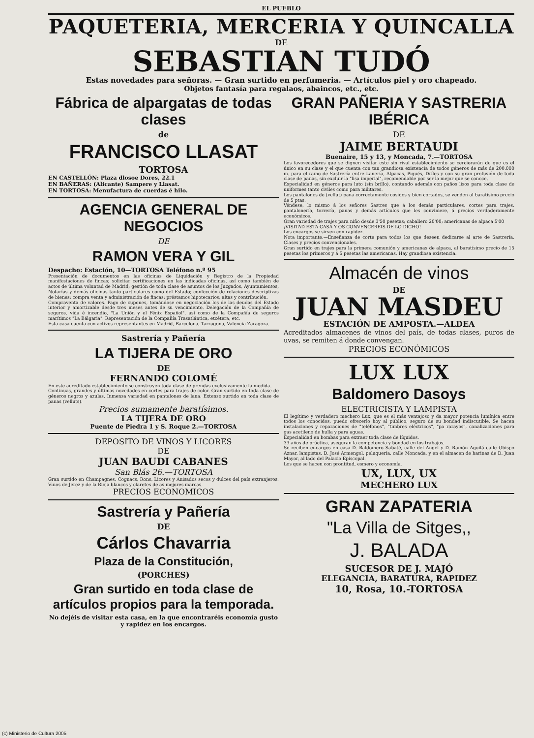EL PUEBLO
PAQUETERIA, MERCERIA Y QUINCALLA
DE
SEBASTIAN TUDÓ
Estas novedades para señoras. — Gran surtido en perfumeria. — Artículos piel y oro chapeado.
Objetos fantasía para regalaos, abaincos, etc., etc.
Fábrica de alpargatas de todas clases
de
FRANCISCO LLASAT
TORTOSA
EN CASTELLÓN: Plaza dlosoe Dores, 22.1
EN BAÑERAS: (Alicante) Sampere y Llasat.
EN TORTOSA: Menufactura de cuerdas é hilo.
AGENCIA GENERAL DE NEGOCIOS
DE
RAMON VERA Y GIL
Despacho: Estación, 10—TORTOSA Teléfono n.º 95
Presentación de documentos en las oficinas de Liquidación y Registro de la Propiedad manifestaciones de fincas; solicitar certificaciones en las indicadas oficinas, así como también de actos de última voluntad de Madrid; gestión de toda clase de asuntos de los Juzgados, Ayuntamientos, Notarías y demás oficinas tanto particulares como del Estado; confección de relaciones descriptivas de bienes; compra venta y administración de fincas; préstamos hipotecarios; altas y contribución.
Compraventa de valores. Pago de cupones, tomándose en negociación los de las deudas del Estado interior y amortizable desde tres meses antes de su vencimiento. Delegación de la Compañía de seguros, vida é incendio, "La Unión y el Fénix Español", así como de la Compañía de seguros marítimos "La Bálgaria". Representación de la Compañía Trasatlántica, etcétera, etc.
Esta casa cuenta con activos representantes en Madrid, Barcelona, Tarragona, Valencia Zaragoza.
Sastrería y Pañería
LA TIJERA DE ORO
DE
FERNANDO COLOMÉ
En este acreditado establecimiento se construyen toda clase de prendas exclusivamente la medida.
Continuas, grandes y últimas novedades en cortes para trajes de color. Gran surtido en toda clase de géneros negros y azulas. Inmensa variedad en pantalones de lana. Extenso surtido en toda clase de panas (velluts).
Precios sumamente baratísimos.
LA TIJERA DE ORO
Puente de Piedra 1 y S. Roque 2.—TORTOSA
DEPOSITO DE VINOS Y LICORES
DE
JUAN BAUDI CABANES
San Blás 26.—TORTOSA
Gran surtido en Champagnes, Cognacs, Rons, Licores y Anisados secos y dulces del país extranjeros. Vinos de Jerez y de la Rioja blancos y claretes de as mejores marcas.
PRECIOS ECONOMICOS
Sastrería y Pañería
DE
Cárlos Chavarria
Plaza de la Constitución,
(PORCHES)
Gran surtido en toda clase de artículos propios para la temporada.
No dejéis de visitar esta casa, en la que encontraréis economía gusto y rapidez en los encargos.
GRAN PAÑERIA Y SASTRERIA IBÉRICA
DE
JAIME BERTAUDI
Buenaire, 15 y 13, y Moncada, 7.—TORTOSA
Los favorecedores que se dignen visitar este sin rival establecimiento se cerciorarán de que es el único en su clase y el que cuenta con tan grandiosa existencia de todos géneros de más de 200.000 m. para el ramo de Sastrería entre Lanería, Alpacas, Piqués, Dríles y con su gran profusión de toda clase de panas, sin excluir la "lisa imperial", recomendable por ser la mejor que se conoce.
Especialidad en géneros para luto (sin brillo), contando además con paños lisos para toda clase de uniformes tanto civiles como para militares.
Los pantalones de (vellut) pana correctamente cosidos y bien cortados, se venden al baratísimo precio de 5 ptas.
Véndese, lo mismo á los señores Sastres que á los demás particulares, cortes para trajes, pantalonería, torrería, panas y demás artículos que les conviniere, á precios verdaderamente económicos.
Gran variedad de trajes para niño desde 3'50 pesetas; caballero 20'00; americanas de alpaca 5'00
¡VISITAD ESTA CASA Y OS CONVENCEREIS DE LO DICHO!
Los encargos se sirven con rapidez.
Nota importante.—Enseñanza de corte para todos los que deseen dedicarse al arte de Sastrería. Clases y precios convencionales.
Gran surtido en trajes para la primera comunión y americanas de alpaca, al baratísimo precio de 15 pesetas los primeros y á 5 pesetas las americanas. Hay grandiosa existencia.
Almacén de vinos
DE
JUAN MASDEU
ESTACIÓN DE AMPOSTA.—ALDEA
Acreditados almacenes de vinos del país, de todas clases, puros de uvas, se remiten á donde convengan.
PRECIOS ECONÓMICOS
LUX LUX
Baldomero Dasoys
ELECTRICISTA Y LAMPISTA
El legítimo y verdadero mechero Lux, que es el más ventajoso y da mayor potencia lumínica entre todos los conocidos, puedo ofrecerlo hoy al público, seguro de su bondad indiscutible. Se hacen instalaciones y reparaciones de "teléfonos", "timbres eléctricos", "pa rarayos", canalizaciones para gas acetileno de hulla y para aguas.
Especialidad en bombas para extraer toda clase de líquidos.
33 años de práctica, aseguran la competencia y bondad en los trabajos.
Se reciben encargos en casa D. Baldomero Sabaté, calle del Angel y D. Ramón Aguilá calle Obispo Aznar, lampistas, D. José Armengol, peluquería, calle Moncada, y en el almacen de harinas de D. Juan Mayor, al lado del Palacio Episcopal.
Los que se hacen con prontitud, esmero y economía.
UX, LUX, UX
MECHERO LUX
GRAN ZAPATERIA
"La Villa de Sitges,,
J. BALADA
SUCESOR DE J. MAJÓ
ELEGANCIA, BARATURA, RAPIDEZ
10, Rosa, 10.-TORTOSA
(c) Ministerio de Cultura 2005